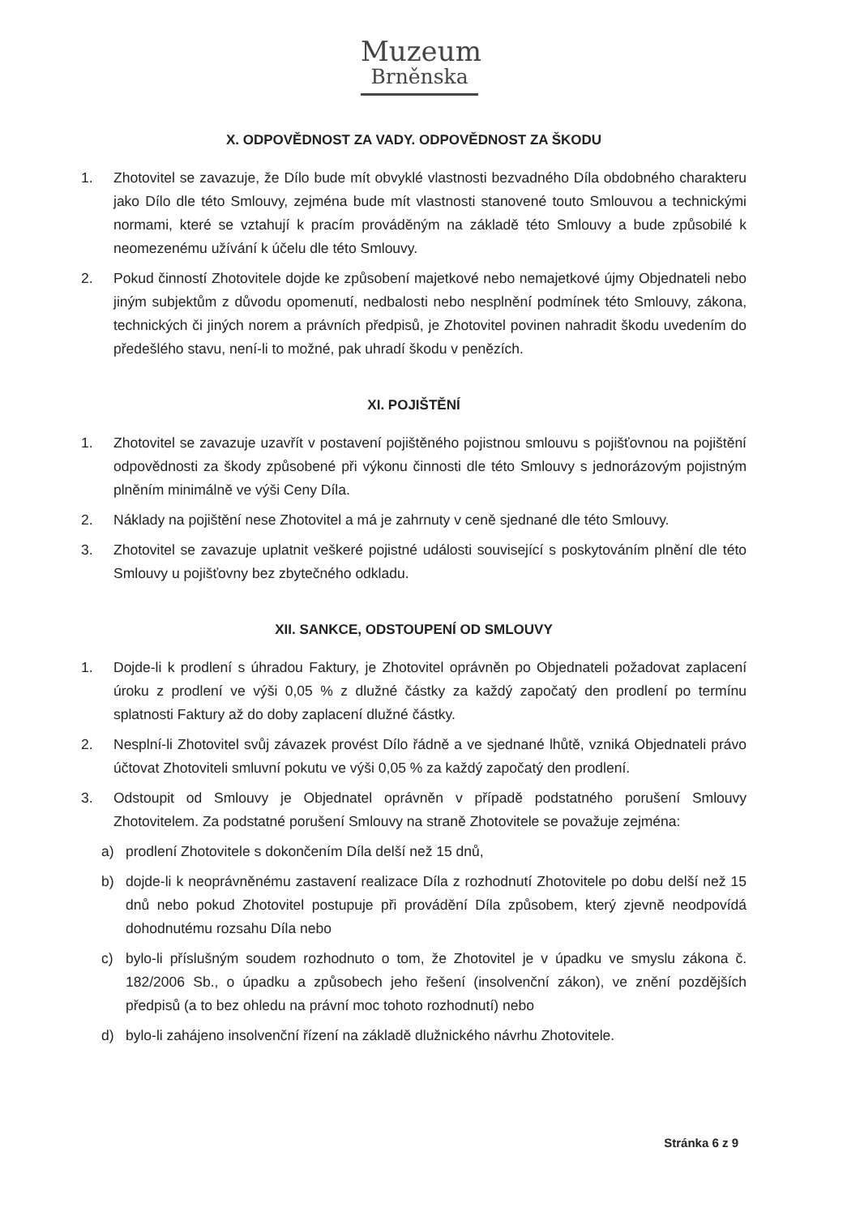Muzeum
Brněnska
X. ODPOVĚDNOST ZA VADY. ODPOVĚDNOST ZA ŠKODU
1. Zhotovitel se zavazuje, že Dílo bude mít obvyklé vlastnosti bezvadného Díla obdobného charakteru jako Dílo dle této Smlouvy, zejména bude mít vlastnosti stanovené touto Smlouvou a technickými normami, které se vztahují k pracím prováděným na základě této Smlouvy a bude způsobilé k neomezenému užívání k účelu dle této Smlouvy.
2. Pokud činností Zhotovitele dojde ke způsobení majetkové nebo nemajetkové újmy Objednateli nebo jiným subjektům z důvodu opomenutí, nedbalosti nebo nesplnění podmínek této Smlouvy, zákona, technických či jiných norem a právních předpisů, je Zhotovitel povinen nahradit škodu uvedením do předešlého stavu, není-li to možné, pak uhradí škodu v penězích.
XI. POJIŠTĚNÍ
1. Zhotovitel se zavazuje uzavřít v postavení pojištěného pojistnou smlouvu s pojišťovnou na pojištění odpovědnosti za škody způsobené při výkonu činnosti dle této Smlouvy s jednorázovým pojistným plněním minimálně ve výši Ceny Díla.
2. Náklady na pojištění nese Zhotovitel a má je zahrnuty v ceně sjednané dle této Smlouvy.
3. Zhotovitel se zavazuje uplatnit veškeré pojistné události související s poskytováním plnění dle této Smlouvy u pojišťovny bez zbytečného odkladu.
XII. SANKCE, ODSTOUPENÍ OD SMLOUVY
1. Dojde-li k prodlení s úhradou Faktury, je Zhotovitel oprávněn po Objednateli požadovat zaplacení úroku z prodlení ve výši 0,05 % z dlužné částky za každý započatý den prodlení po termínu splatnosti Faktury až do doby zaplacení dlužné částky.
2. Nesplní-li Zhotovitel svůj závazek provést Dílo řádně a ve sjednané lhůtě, vzniká Objednateli právo účtovat Zhotoviteli smluvní pokutu ve výši 0,05 % za každý započatý den prodlení.
3. Odstoupit od Smlouvy je Objednatel oprávněn v případě podstatného porušení Smlouvy Zhotovitelem. Za podstatné porušení Smlouvy na straně Zhotovitele se považuje zejména:
a) prodlení Zhotovitele s dokončením Díla delší než 15 dnů,
b) dojde-li k neoprávněnému zastavení realizace Díla z rozhodnutí Zhotovitele po dobu delší než 15 dnů nebo pokud Zhotovitel postupuje při provádění Díla způsobem, který zjevně neodpovídá dohodnutému rozsahu Díla nebo
c) bylo-li příslušným soudem rozhodnuto o tom, že Zhotovitel je v úpadku ve smyslu zákona č. 182/2006 Sb., o úpadku a způsobech jeho řešení (insolvenční zákon), ve znění pozdějších předpisů (a to bez ohledu na právní moc tohoto rozhodnutí) nebo
d) bylo-li zahájeno insolvenční řízení na základě dlužnického návrhu Zhotovitele.
Stránka 6 z 9